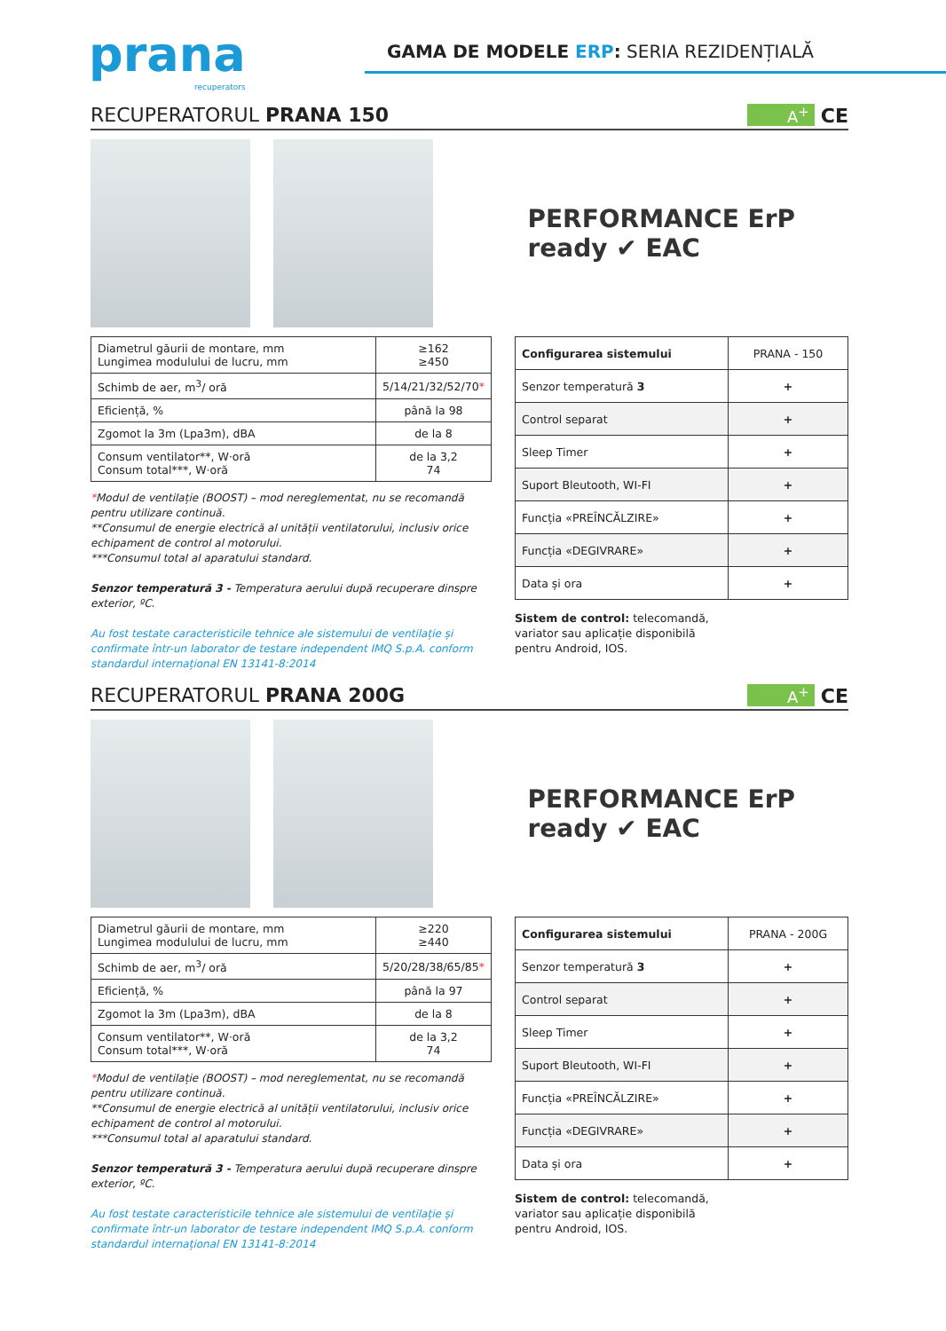prana
recuperators
GAMA DE MODELE ERP: SERIA REZIDENȚIALĂ
RECUPERATORUL PRANA 150
A<sup>+</sup> CE
PERFORMANCE ErP ready ✔ EAC
| Diametrul găurii de montare, mm Lungimea modulului de lucru, mm | ≥162 ≥450 |
| Schimb de aer, m<sup>3</sup>/ oră | 5/14/21/32/52/70 * |
| Eficiență, % | până la 98 |
| Zgomot la 3m (Lpa3m), dBA | de la 8 |
| Consum ventilator**, W·oră Consum total***, W·oră | de la 3,2 74 |
*Modul de ventilație (BOOST) – mod nereglementat, nu se recomandă pentru utilizare continuă.
**Consumul de energie electrică al unității ventilatorului, inclusiv orice echipament de control al motorului.
***Consumul total al aparatului standard.
Senzor temperatură 3 - Temperatura aerului după recuperare dinspre exterior, ºC.
Au fost testate caracteristicile tehnice ale sistemului de ventilație și confirmate într-un laborator de testare independent IMQ S.p.A. conform standardul internațional EN 13141-8:2014
| Configurarea sistemului | PRANA - 150 |
| Senzor temperatură 3 | + |
| Control separat | + |
| Sleep Timer | + |
| Suport Bleutooth, WI-FI | + |
| Funcția «PREÎNCĂLZIRE» | + |
| Funcția «DEGIVRARE» | + |
| Data și ora | + |
Sistem de control: telecomandă,
variator sau aplicație disponibilă
pentru Android, IOS.
RECUPERATORUL PRANA 200G
A<sup>+</sup> CE
PERFORMANCE ErP ready ✔ EAC
| Diametrul găurii de montare, mm Lungimea modulului de lucru, mm | ≥220 ≥440 |
| Schimb de aer, m<sup>3</sup>/ oră | 5/20/28/38/65/85 * |
| Eficiență, % | până la 97 |
| Zgomot la 3m (Lpa3m), dBA | de la 8 |
| Consum ventilator**, W·oră Consum total***, W·oră | de la 3,2 74 |
*Modul de ventilație (BOOST) – mod nereglementat, nu se recomandă pentru utilizare continuă.
**Consumul de energie electrică al unității ventilatorului, inclusiv orice echipament de control al motorului.
***Consumul total al aparatului standard.
Senzor temperatură 3 - Temperatura aerului după recuperare dinspre exterior, ºC.
Au fost testate caracteristicile tehnice ale sistemului de ventilație și confirmate într-un laborator de testare independent IMQ S.p.A. conform standardul internațional EN 13141-8:2014
| Configurarea sistemului | PRANA - 200G |
| Senzor temperatură 3 | + |
| Control separat | + |
| Sleep Timer | + |
| Suport Bleutooth, WI-FI | + |
| Funcția «PREÎNCĂLZIRE» | + |
| Funcția «DEGIVRARE» | + |
| Data și ora | + |
Sistem de control: telecomandă,
variator sau aplicație disponibilă
pentru Android, IOS.